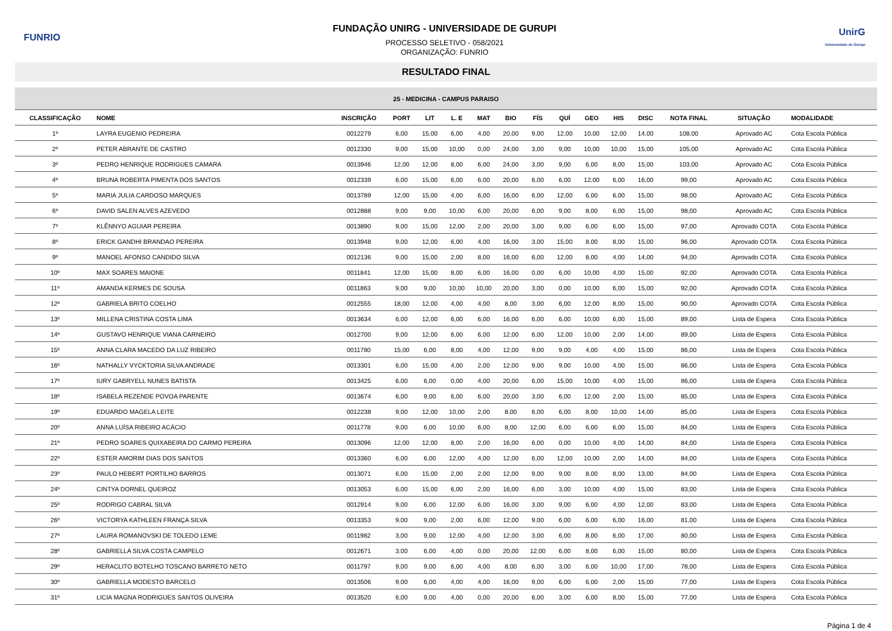FUNRIO
FUNDAÇÃO UNIRG - UNIVERSIDADE DE GURUPI
PROCESSO SELETIVO - 058/2021
ORGANIZAÇÃO: FUNRIO
UnirG
Universidade de Gurupi
RESULTADO FINAL
| 25 - MEDICINA - CAMPUS PARAISO | | | | | | | | | | | | | | | |
| --- | --- | --- | --- | --- | --- | --- | --- | --- | --- | --- | --- | --- | --- | --- | --- |
| CLASSIFICAÇÃO | NOME | INSCRIÇÃO | PORT | LIT | L. E | MAT | BIO | FÍS | QUÍ | GEO | HIS | DISC | NOTA FINAL | SITUAÇÃO | MODALIDADE |
| 1º | LAYRA EUGENIO PEDREIRA | 0012279 | 6,00 | 15,00 | 6,00 | 4,00 | 20,00 | 9,00 | 12,00 | 10,00 | 12,00 | 14,00 | 108,00 | Aprovado AC | Cota Escola Pública |
| 2º | PETER ABRANTE DE CASTRO | 0012330 | 9,00 | 15,00 | 10,00 | 0,00 | 24,00 | 3,00 | 9,00 | 10,00 | 10,00 | 15,00 | 105,00 | Aprovado AC | Cota Escola Pública |
| 3º | PEDRO HENRIQUE RODRIGUES CAMARA | 0013946 | 12,00 | 12,00 | 8,00 | 6,00 | 24,00 | 3,00 | 9,00 | 6,00 | 8,00 | 15,00 | 103,00 | Aprovado AC | Cota Escola Pública |
| 4º | BRUNA ROBERTA PIMENTA DOS SANTOS | 0012339 | 6,00 | 15,00 | 6,00 | 6,00 | 20,00 | 6,00 | 6,00 | 12,00 | 6,00 | 16,00 | 99,00 | Aprovado AC | Cota Escola Pública |
| 5º | MARIA JULIA CARDOSO MARQUES | 0013789 | 12,00 | 15,00 | 4,00 | 6,00 | 16,00 | 6,00 | 12,00 | 6,00 | 6,00 | 15,00 | 98,00 | Aprovado AC | Cota Escola Pública |
| 6º | DAVID SALEN ALVES AZEVEDO | 0012888 | 9,00 | 9,00 | 10,00 | 6,00 | 20,00 | 6,00 | 9,00 | 8,00 | 6,00 | 15,00 | 98,00 | Aprovado AC | Cota Escola Pública |
| 7º | KLÊNNYO AGUIAR PEREIRA | 0013890 | 9,00 | 15,00 | 12,00 | 2,00 | 20,00 | 3,00 | 9,00 | 6,00 | 6,00 | 15,00 | 97,00 | Aprovado COTA | Cota Escola Pública |
| 8º | ERICK GANDHI BRANDAO PEREIRA | 0013948 | 9,00 | 12,00 | 6,00 | 4,00 | 16,00 | 3,00 | 15,00 | 8,00 | 8,00 | 15,00 | 96,00 | Aprovado COTA | Cota Escola Pública |
| 9º | MANOEL AFONSO CANDIDO SILVA | 0012136 | 9,00 | 15,00 | 2,00 | 8,00 | 16,00 | 6,00 | 12,00 | 8,00 | 4,00 | 14,00 | 94,00 | Aprovado COTA | Cota Escola Pública |
| 10º | MAX SOARES MAIONE | 0011841 | 12,00 | 15,00 | 8,00 | 6,00 | 16,00 | 0,00 | 6,00 | 10,00 | 4,00 | 15,00 | 92,00 | Aprovado COTA | Cota Escola Pública |
| 11º | AMANDA KERMES DE SOUSA | 0011863 | 9,00 | 9,00 | 10,00 | 10,00 | 20,00 | 3,00 | 0,00 | 10,00 | 6,00 | 15,00 | 92,00 | Aprovado COTA | Cota Escola Pública |
| 12º | GABRIELA BRITO COELHO | 0012555 | 18,00 | 12,00 | 4,00 | 4,00 | 8,00 | 3,00 | 6,00 | 12,00 | 8,00 | 15,00 | 90,00 | Aprovado COTA | Cota Escola Pública |
| 13º | MILLENA CRISTINA COSTA LIMA | 0013634 | 6,00 | 12,00 | 6,00 | 6,00 | 16,00 | 6,00 | 6,00 | 10,00 | 6,00 | 15,00 | 89,00 | Lista de Espera | Cota Escola Pública |
| 14º | GUSTAVO HENRIQUE VIANA CARNEIRO | 0012700 | 9,00 | 12,00 | 6,00 | 6,00 | 12,00 | 6,00 | 12,00 | 10,00 | 2,00 | 14,00 | 89,00 | Lista de Espera | Cota Escola Pública |
| 15º | ANNA CLARA MACEDO DA LUZ RIBEIRO | 0011780 | 15,00 | 6,00 | 8,00 | 4,00 | 12,00 | 9,00 | 9,00 | 4,00 | 4,00 | 15,00 | 86,00 | Lista de Espera | Cota Escola Pública |
| 16º | NATHALLY VYCKTORIA SILVA ANDRADE | 0013301 | 6,00 | 15,00 | 4,00 | 2,00 | 12,00 | 9,00 | 9,00 | 10,00 | 4,00 | 15,00 | 86,00 | Lista de Espera | Cota Escola Pública |
| 17º | IURY GABRYELL NUNES BATISTA | 0013425 | 6,00 | 6,00 | 0,00 | 4,00 | 20,00 | 6,00 | 15,00 | 10,00 | 4,00 | 15,00 | 86,00 | Lista de Espera | Cota Escola Pública |
| 18º | ISABELA REZENDE POVOA PARENTE | 0013674 | 6,00 | 9,00 | 6,00 | 6,00 | 20,00 | 3,00 | 6,00 | 12,00 | 2,00 | 15,00 | 85,00 | Lista de Espera | Cota Escola Pública |
| 19º | EDUARDO MAGELA LEITE | 0012238 | 9,00 | 12,00 | 10,00 | 2,00 | 8,00 | 6,00 | 6,00 | 8,00 | 10,00 | 14,00 | 85,00 | Lista de Espera | Cota Escola Pública |
| 20º | ANNA LUÍSA RIBEIRO ACÁCIO | 0011778 | 9,00 | 6,00 | 10,00 | 6,00 | 8,00 | 12,00 | 6,00 | 6,00 | 6,00 | 15,00 | 84,00 | Lista de Espera | Cota Escola Pública |
| 21º | PEDRO SOARES QUIXABEIRA DO CARMO PEREIRA | 0013096 | 12,00 | 12,00 | 8,00 | 2,00 | 16,00 | 6,00 | 0,00 | 10,00 | 4,00 | 14,00 | 84,00 | Lista de Espera | Cota Escola Pública |
| 22º | ESTER AMORIM DIAS DOS SANTOS | 0013360 | 6,00 | 6,00 | 12,00 | 4,00 | 12,00 | 6,00 | 12,00 | 10,00 | 2,00 | 14,00 | 84,00 | Lista de Espera | Cota Escola Pública |
| 23º | PAULO HEBERT PORTILHO BARROS | 0013071 | 6,00 | 15,00 | 2,00 | 2,00 | 12,00 | 9,00 | 9,00 | 8,00 | 8,00 | 13,00 | 84,00 | Lista de Espera | Cota Escola Pública |
| 24º | CINTYA DORNEL QUEIROZ | 0013053 | 6,00 | 15,00 | 6,00 | 2,00 | 16,00 | 6,00 | 3,00 | 10,00 | 4,00 | 15,00 | 83,00 | Lista de Espera | Cota Escola Pública |
| 25º | RODRIGO CABRAL SILVA | 0012914 | 9,00 | 6,00 | 12,00 | 6,00 | 16,00 | 3,00 | 9,00 | 6,00 | 4,00 | 12,00 | 83,00 | Lista de Espera | Cota Escola Pública |
| 26º | VICTORYA KATHLEEN FRANÇA SILVA | 0013353 | 9,00 | 9,00 | 2,00 | 6,00 | 12,00 | 9,00 | 6,00 | 6,00 | 6,00 | 16,00 | 81,00 | Lista de Espera | Cota Escola Pública |
| 27º | LAURA ROMANOVSKI DE TOLEDO LEME | 0011982 | 3,00 | 9,00 | 12,00 | 4,00 | 12,00 | 3,00 | 6,00 | 8,00 | 6,00 | 17,00 | 80,00 | Lista de Espera | Cota Escola Pública |
| 28º | GABRIELLA SILVA COSTA CAMPELO | 0012671 | 3,00 | 6,00 | 4,00 | 0,00 | 20,00 | 12,00 | 6,00 | 8,00 | 6,00 | 15,00 | 80,00 | Lista de Espera | Cota Escola Pública |
| 29º | HERACLITO BOTELHO TOSCANO BARRETO NETO | 0011797 | 9,00 | 9,00 | 6,00 | 4,00 | 8,00 | 6,00 | 3,00 | 6,00 | 10,00 | 17,00 | 78,00 | Lista de Espera | Cota Escola Pública |
| 30º | GABRIELLA MODESTO BARCELO | 0013506 | 9,00 | 6,00 | 4,00 | 4,00 | 16,00 | 9,00 | 6,00 | 6,00 | 2,00 | 15,00 | 77,00 | Lista de Espera | Cota Escola Pública |
| 31º | LICIA MAGNA RODRIGUES SANTOS OLIVEIRA | 0013520 | 6,00 | 9,00 | 4,00 | 0,00 | 20,00 | 6,00 | 3,00 | 6,00 | 8,00 | 15,00 | 77,00 | Lista de Espera | Cota Escola Pública |
Página 1 de 4